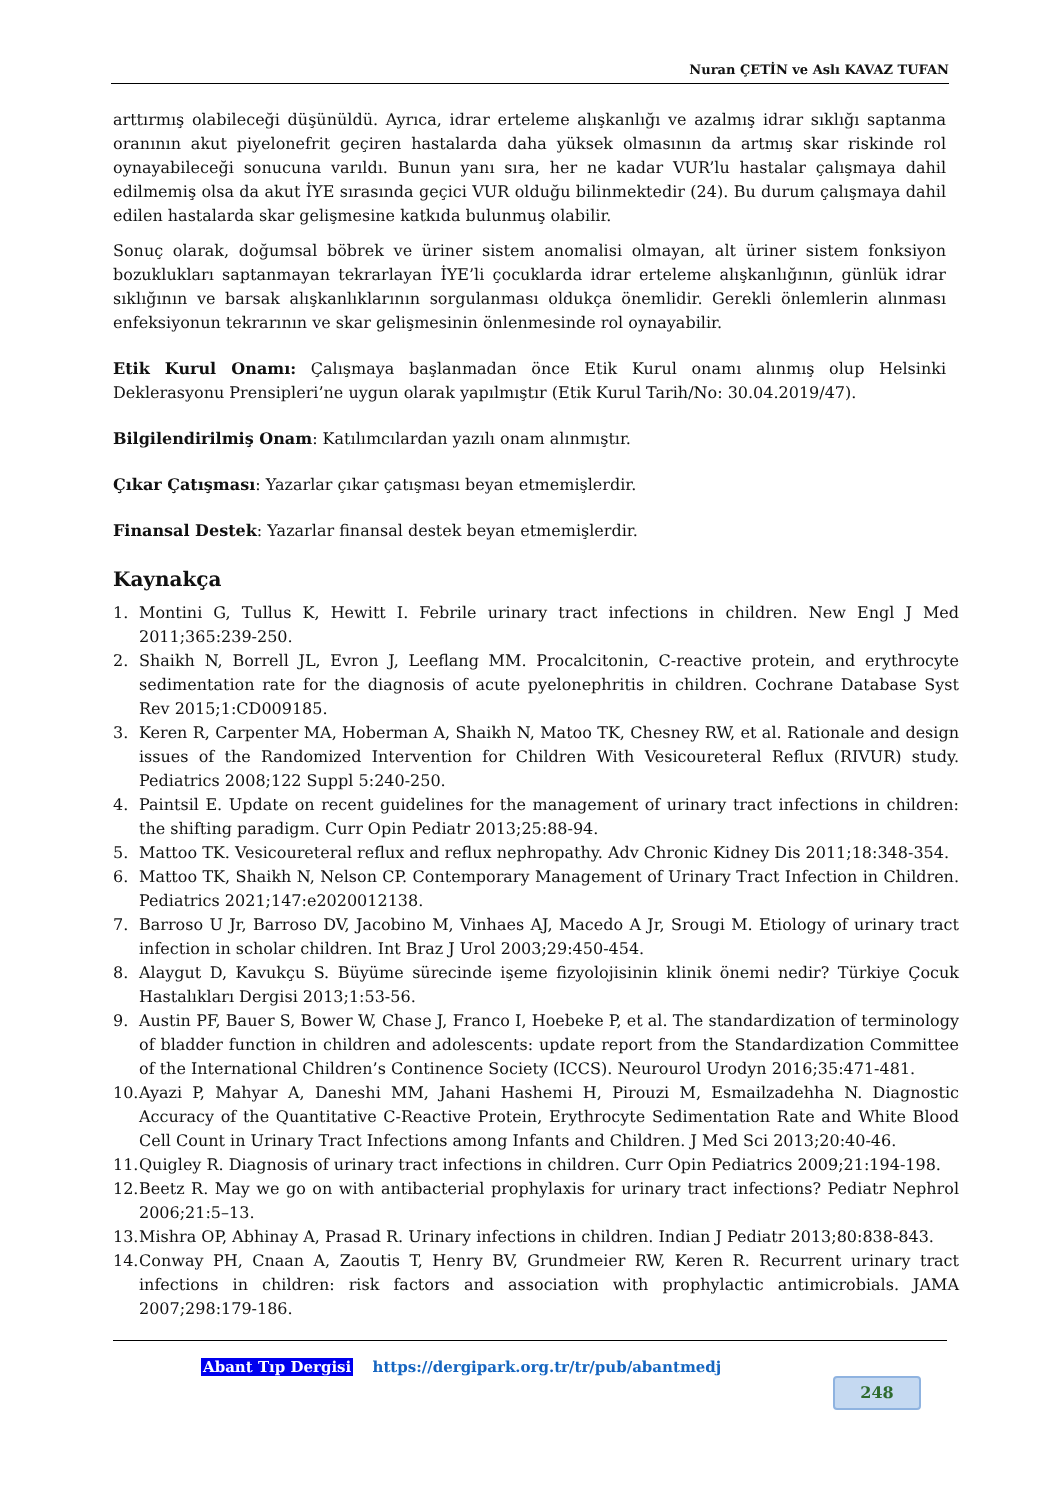Nuran ÇETİN ve Aslı KAVAZ TUFAN
arttırmış olabileceği düşünüldü. Ayrıca, idrar erteleme alışkanlığı ve azalmış idrar sıklığı saptanma oranının akut piyelonefrit geçiren hastalarda daha yüksek olmasının da artmış skar riskinde rol oynayabileceği sonucuna varıldı. Bunun yanı sıra, her ne kadar VUR’lu hastalar çalışmaya dahil edilmemiş olsa da akut İYE sırasında geçici VUR olduğu bilinmektedir (24). Bu durum çalışmaya dahil edilen hastalarda skar gelişmesine katkıda bulunmuş olabilir.
Sonuç olarak, doğumsal böbrek ve üriner sistem anomalisi olmayan, alt üriner sistem fonksiyon bozuklukları saptanmayan tekrarlayan İYE’li çocuklarda idrar erteleme alışkanlığının, günlük idrar sıklığının ve barsak alışkanlıklarının sorgulanması oldukça önemlidir. Gerekli önlemlerin alınması enfeksiyonun tekrarının ve skar gelişmesinin önlenmesinde rol oynayabilir.
Etik Kurul Onamı: Çalışmaya başlanmadan önce Etik Kurul onamı alınmış olup Helsinki Deklerasyonu Prensipleri’ne uygun olarak yapılmıştır (Etik Kurul Tarih/No: 30.04.2019/47).
Bilgilendirilmiş Onam: Katılımcılardan yazılı onam alınmıştır.
Çıkar Çatışması: Yazarlar çıkar çatışması beyan etmemişlerdir.
Finansal Destek: Yazarlar finansal destek beyan etmemişlerdir.
Kaynakça
1. Montini G, Tullus K, Hewitt I. Febrile urinary tract infections in children. New Engl J Med 2011;365:239-250.
2. Shaikh N, Borrell JL, Evron J, Leeflang MM. Procalcitonin, C-reactive protein, and erythrocyte sedimentation rate for the diagnosis of acute pyelonephritis in children. Cochrane Database Syst Rev 2015;1:CD009185.
3. Keren R, Carpenter MA, Hoberman A, Shaikh N, Matoo TK, Chesney RW, et al. Rationale and design issues of the Randomized Intervention for Children With Vesicoureteral Reflux (RIVUR) study. Pediatrics 2008;122 Suppl 5:240-250.
4. Paintsil E. Update on recent guidelines for the management of urinary tract infections in children: the shifting paradigm. Curr Opin Pediatr 2013;25:88-94.
5. Mattoo TK. Vesicoureteral reflux and reflux nephropathy. Adv Chronic Kidney Dis 2011;18:348-354.
6. Mattoo TK, Shaikh N, Nelson CP. Contemporary Management of Urinary Tract Infection in Children. Pediatrics 2021;147:e2020012138.
7. Barroso U Jr, Barroso DV, Jacobino M, Vinhaes AJ, Macedo A Jr, Srougi M. Etiology of urinary tract infection in scholar children. Int Braz J Urol 2003;29:450-454.
8. Alaygut D, Kavukçu S. Büyüme sürecinde işeme fizyolojisinin klinik önemi nedir? Türkiye Çocuk Hastalıkları Dergisi 2013;1:53-56.
9. Austin PF, Bauer S, Bower W, Chase J, Franco I, Hoebeke P, et al. The standardization of terminology of bladder function in children and adolescents: update report from the Standardization Committee of the International Children’s Continence Society (ICCS). Neurourol Urodyn 2016;35:471-481.
10. Ayazi P, Mahyar A, Daneshi MM, Jahani Hashemi H, Pirouzi M, Esmailzadehha N. Diagnostic Accuracy of the Quantitative C-Reactive Protein, Erythrocyte Sedimentation Rate and White Blood Cell Count in Urinary Tract Infections among Infants and Children. J Med Sci 2013;20:40-46.
11. Quigley R. Diagnosis of urinary tract infections in children. Curr Opin Pediatrics 2009;21:194-198.
12. Beetz R. May we go on with antibacterial prophylaxis for urinary tract infections? Pediatr Nephrol 2006;21:5–13.
13. Mishra OP, Abhinay A, Prasad R. Urinary infections in children. Indian J Pediatr 2013;80:838-843.
14. Conway PH, Cnaan A, Zaoutis T, Henry BV, Grundmeier RW, Keren R. Recurrent urinary tract infections in children: risk factors and association with prophylactic antimicrobials. JAMA 2007;298:179-186.
Abant Tıp Dergisi https://dergipark.org.tr/tr/pub/abantmedj
248